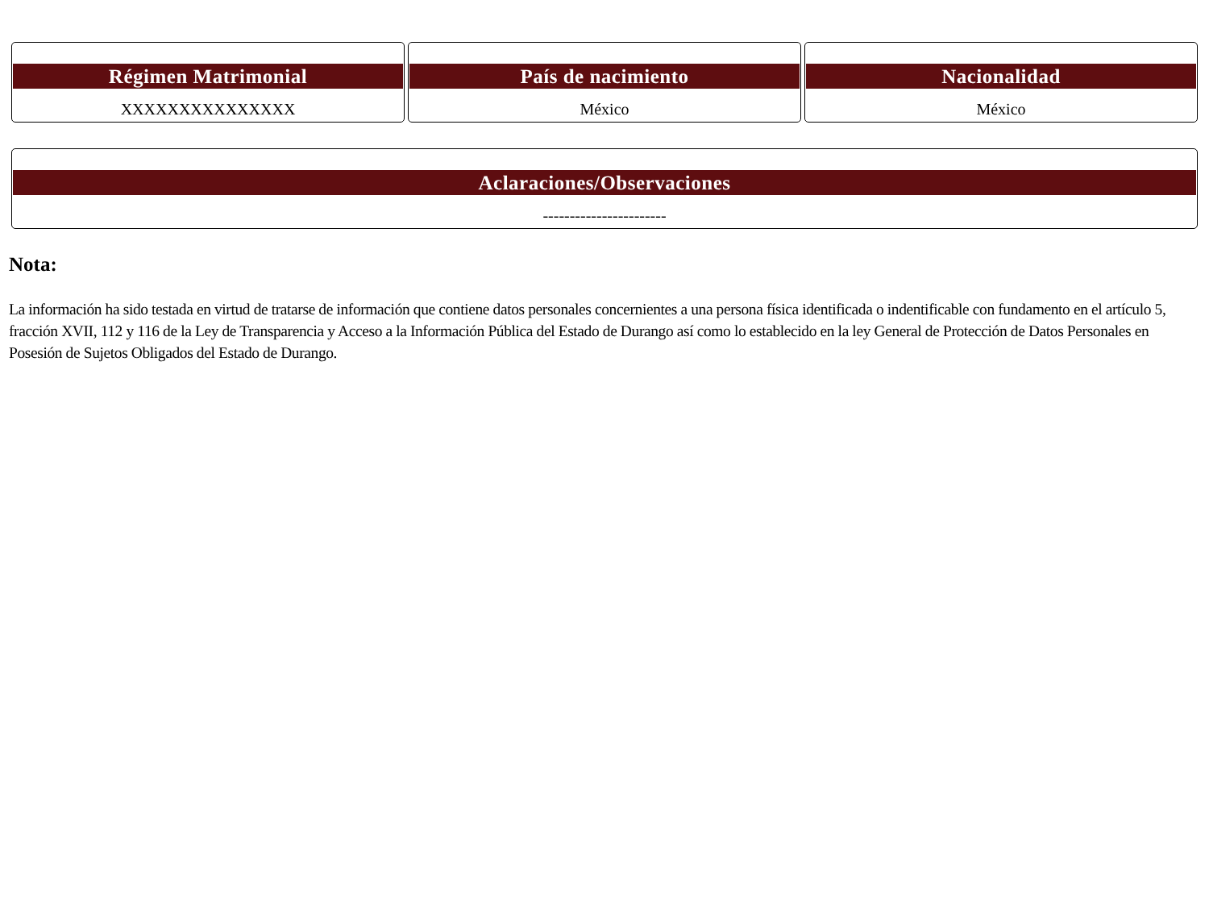Régimen Matrimonial
XXXXXXXXXXXXXXX
País de nacimiento
México
Nacionalidad
México
Aclaraciones/Observaciones
-----------------------
Nota:
La información ha sido testada en virtud de tratarse de información que contiene datos personales concernientes a una persona física identificada o indentificable con fundamento en el artículo 5, fracción XVII, 112 y 116 de la Ley de Transparencia y Acceso a la Información Pública del Estado de Durango así como lo establecido en la ley General de Protección de Datos Personales en Posesión de Sujetos Obligados del Estado de Durango.